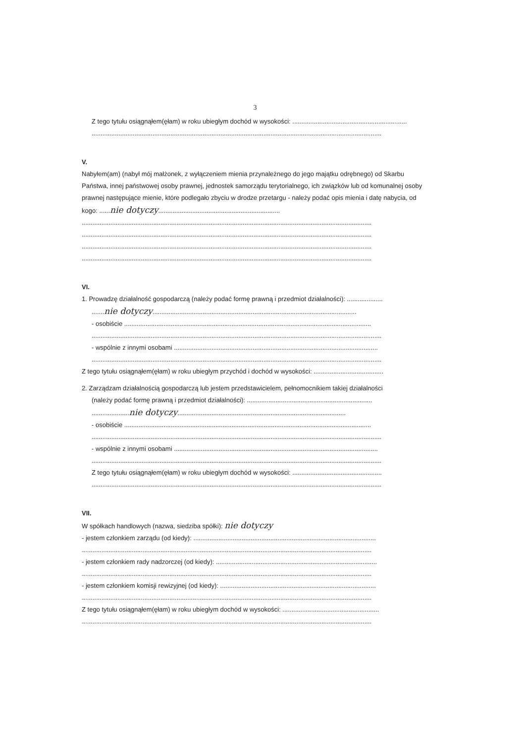3
Z tego tytułu osiągnąłem(ęłam) w roku ubiegłym dochód w wysokości: ................................................................
..................................................................................................................................................................
V.
Nabyłem(am) (nabył mój małżonek, z wyłączeniem mienia przynależnego do jego majątku odrębnego) od Skarbu Państwa, innej państwowej osoby prawnej, jednostek samorządu terytorialnego, ich związków lub od komunalnej osoby prawnej następujące mienie, które podlegało zbyciu w drodze przetargu - należy podać opis mienia i datę nabycia, od kogo: ......nie dotyczy....................................................................
..................................................................................................................................................................
..................................................................................................................................................................
..................................................................................................................................................................
..................................................................................................................................................................
VI.
1. Prowadzę działalność gospodarczą (należy podać formę prawną i przedmiot działalności): ....................
.......nie dotyczy..................................................................................................................
- osobiście ..........................................................................................................................................
..................................................................................................................................................................
- wspólnie z innymi osobami ..................................................................................................................
..................................................................................................................................................................
Z tego tytułu osiągnąłem(ęłam) w roku ubiegłym przychód i dochód w wysokości: .......................................
2. Zarządzam działalnością gospodarczą lub jestem przedstawicielem, pełnomocnikiem takiej działalności
(należy podać formę prawną i przedmiot działalności): ......................................................................
.....................nie dotyczy..............................................................................................
- osobiście ..........................................................................................................................................
..................................................................................................................................................................
- wspólnie z innymi osobami ..................................................................................................................
..................................................................................................................................................................
Z tego tytułu osiągnąłem(ęłam) w roku ubiegłym dochód w wysokości: ..................................................
..................................................................................................................................................................
VII.
W spółkach handlowych (nazwa, siedziba spółki): nie dotyczy
- jestem członkiem zarządu (od kiedy): ......................................................................................................
..................................................................................................................................................................
- jestem członkiem rady nadzorczej (od kiedy): ..........................................................................................
..................................................................................................................................................................
- jestem członkiem komisji rewizyjnej (od kiedy): .......................................................................................
..................................................................................................................................................................
Z tego tytułu osiągnąłem(ęłam) w roku ubiegłym dochód w wysokości: ......................................................
..................................................................................................................................................................